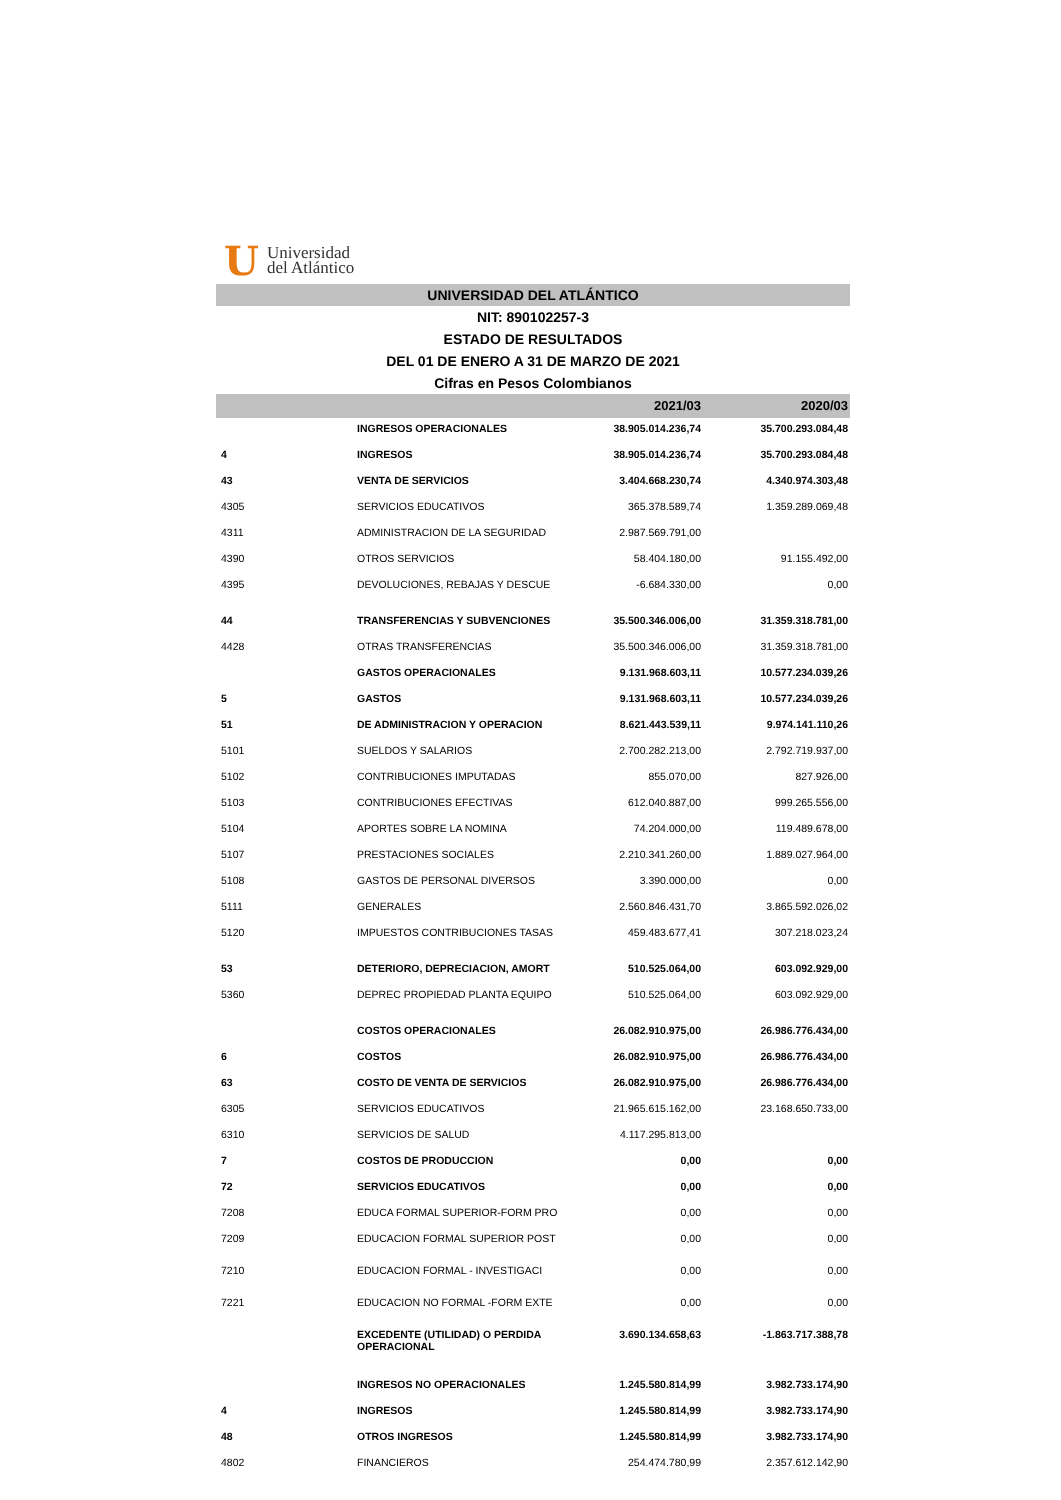U Universidad
del Atlántico
UNIVERSIDAD DEL ATLÁNTICO
NIT: 890102257-3
ESTADO DE RESULTADOS
DEL 01 DE ENERO A 31 DE MARZO DE 2021
Cifras en Pesos Colombianos
| | | 2021/03 | 2020/03 |
| --- | --- | --- | --- |
| | INGRESOS OPERACIONALES | 38.905.014.236,74 | 35.700.293.084,48 |
| 4 | INGRESOS | 38.905.014.236,74 | 35.700.293.084,48 |
| 43 | VENTA DE SERVICIOS | 3.404.668.230,74 | 4.340.974.303,48 |
| 4305 | SERVICIOS EDUCATIVOS | 365.378.589,74 | 1.359.289.069,48 |
| 4311 | ADMINISTRACION DE LA SEGURIDAD | 2.987.569.791,00 | |
| 4390 | OTROS SERVICIOS | 58.404.180,00 | 91.155.492,00 |
| 4395 | DEVOLUCIONES, REBAJAS Y DESCUE | -6.684.330,00 | 0,00 |
| 44 | TRANSFERENCIAS Y SUBVENCIONES | 35.500.346.006,00 | 31.359.318.781,00 |
| 4428 | OTRAS TRANSFERENCIAS | 35.500.346.006,00 | 31.359.318.781,00 |
| | GASTOS OPERACIONALES | 9.131.968.603,11 | 10.577.234.039,26 |
| 5 | GASTOS | 9.131.968.603,11 | 10.577.234.039,26 |
| 51 | DE ADMINISTRACION Y OPERACION | 8.621.443.539,11 | 9.974.141.110,26 |
| 5101 | SUELDOS Y SALARIOS | 2.700.282.213,00 | 2.792.719.937,00 |
| 5102 | CONTRIBUCIONES IMPUTADAS | 855.070,00 | 827.926,00 |
| 5103 | CONTRIBUCIONES EFECTIVAS | 612.040.887,00 | 999.265.556,00 |
| 5104 | APORTES SOBRE LA NOMINA | 74.204.000,00 | 119.489.678,00 |
| 5107 | PRESTACIONES SOCIALES | 2.210.341.260,00 | 1.889.027.964,00 |
| 5108 | GASTOS DE PERSONAL DIVERSOS | 3.390.000,00 | 0,00 |
| 5111 | GENERALES | 2.560.846.431,70 | 3.865.592.026,02 |
| 5120 | IMPUESTOS CONTRIBUCIONES TASAS | 459.483.677,41 | 307.218.023,24 |
| 53 | DETERIORO, DEPRECIACION, AMORT | 510.525.064,00 | 603.092.929,00 |
| 5360 | DEPREC PROPIEDAD PLANTA EQUIPO | 510.525.064,00 | 603.092.929,00 |
| | COSTOS OPERACIONALES | 26.082.910.975,00 | 26.986.776.434,00 |
| 6 | COSTOS | 26.082.910.975,00 | 26.986.776.434,00 |
| 63 | COSTO DE VENTA DE SERVICIOS | 26.082.910.975,00 | 26.986.776.434,00 |
| 6305 | SERVICIOS EDUCATIVOS | 21.965.615.162,00 | 23.168.650.733,00 |
| 6310 | SERVICIOS DE SALUD | 4.117.295.813,00 | |
| 7 | COSTOS DE PRODUCCION | 0,00 | 0,00 |
| 72 | SERVICIOS EDUCATIVOS | 0,00 | 0,00 |
| 7208 | EDUCA FORMAL SUPERIOR-FORM PRO | 0,00 | 0,00 |
| 7209 | EDUCACION FORMAL SUPERIOR POST | 0,00 | 0,00 |
| 7210 | EDUCACION FORMAL - INVESTIGACI | 0,00 | 0,00 |
| 7221 | EDUCACION NO FORMAL -FORM EXTE | 0,00 | 0,00 |
| | EXCEDENTE (UTILIDAD) O PERDIDA OPERACIONAL | 3.690.134.658,63 | -1.863.717.388,78 |
| | INGRESOS NO OPERACIONALES | 1.245.580.814,99 | 3.982.733.174,90 |
| 4 | INGRESOS | 1.245.580.814,99 | 3.982.733.174,90 |
| 48 | OTROS INGRESOS | 1.245.580.814,99 | 3.982.733.174,90 |
| 4802 | FINANCIEROS | 254.474.780,99 | 2.357.612.142,90 |